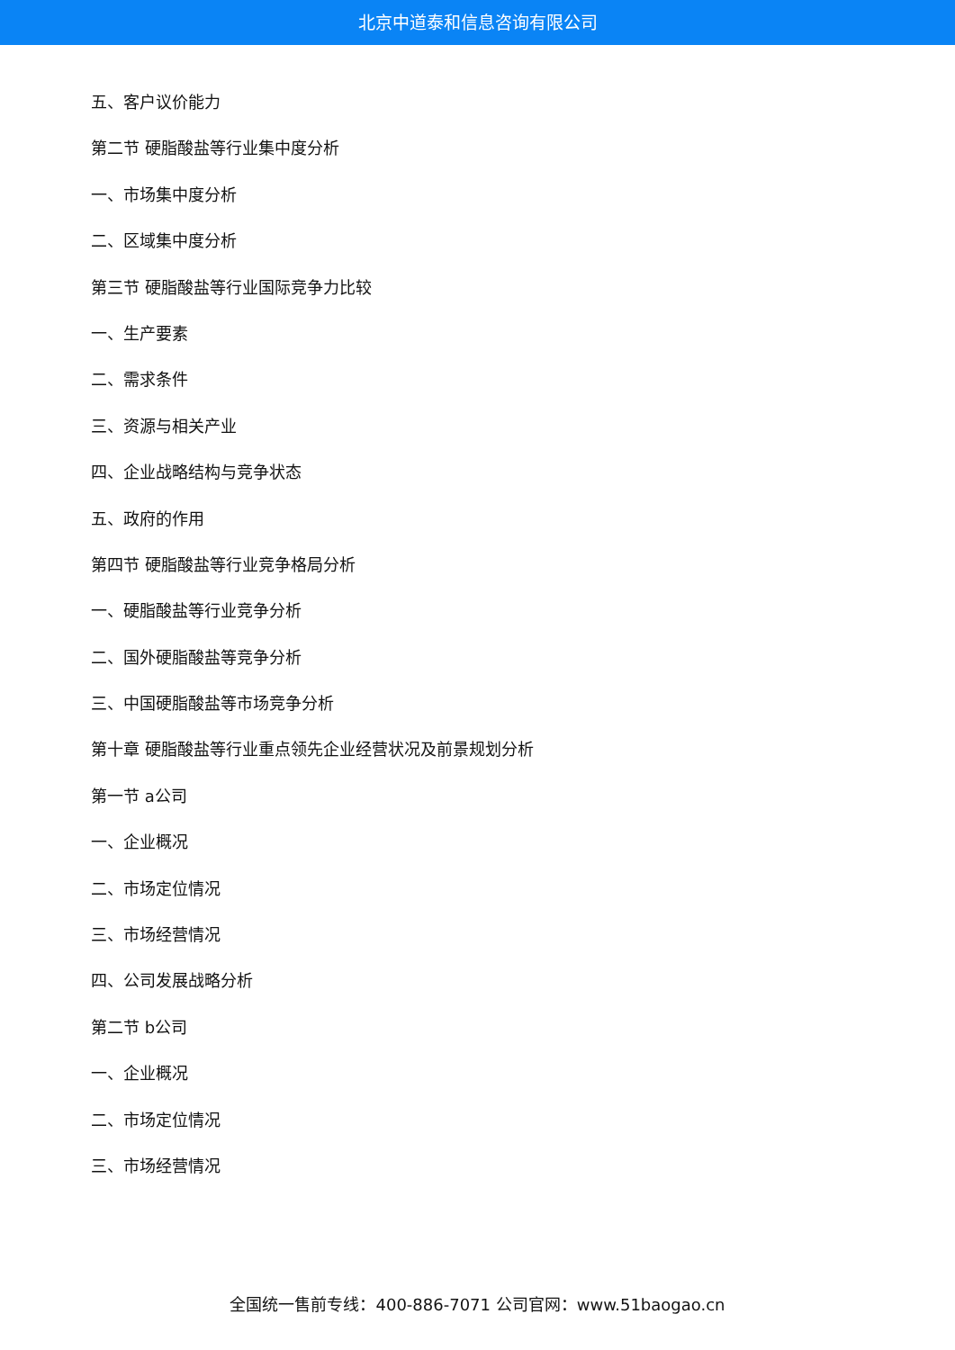北京中道泰和信息咨询有限公司
五、客户议价能力
第二节 硬脂酸盐等行业集中度分析
一、市场集中度分析
二、区域集中度分析
第三节 硬脂酸盐等行业国际竞争力比较
一、生产要素
二、需求条件
三、资源与相关产业
四、企业战略结构与竞争状态
五、政府的作用
第四节 硬脂酸盐等行业竞争格局分析
一、硬脂酸盐等行业竞争分析
二、国外硬脂酸盐等竞争分析
三、中国硬脂酸盐等市场竞争分析
第十章 硬脂酸盐等行业重点领先企业经营状况及前景规划分析
第一节 a公司
一、企业概况
二、市场定位情况
三、市场经营情况
四、公司发展战略分析
第二节 b公司
一、企业概况
二、市场定位情况
三、市场经营情况
全国统一售前专线：400-886-7071 公司官网：www.51baogao.cn